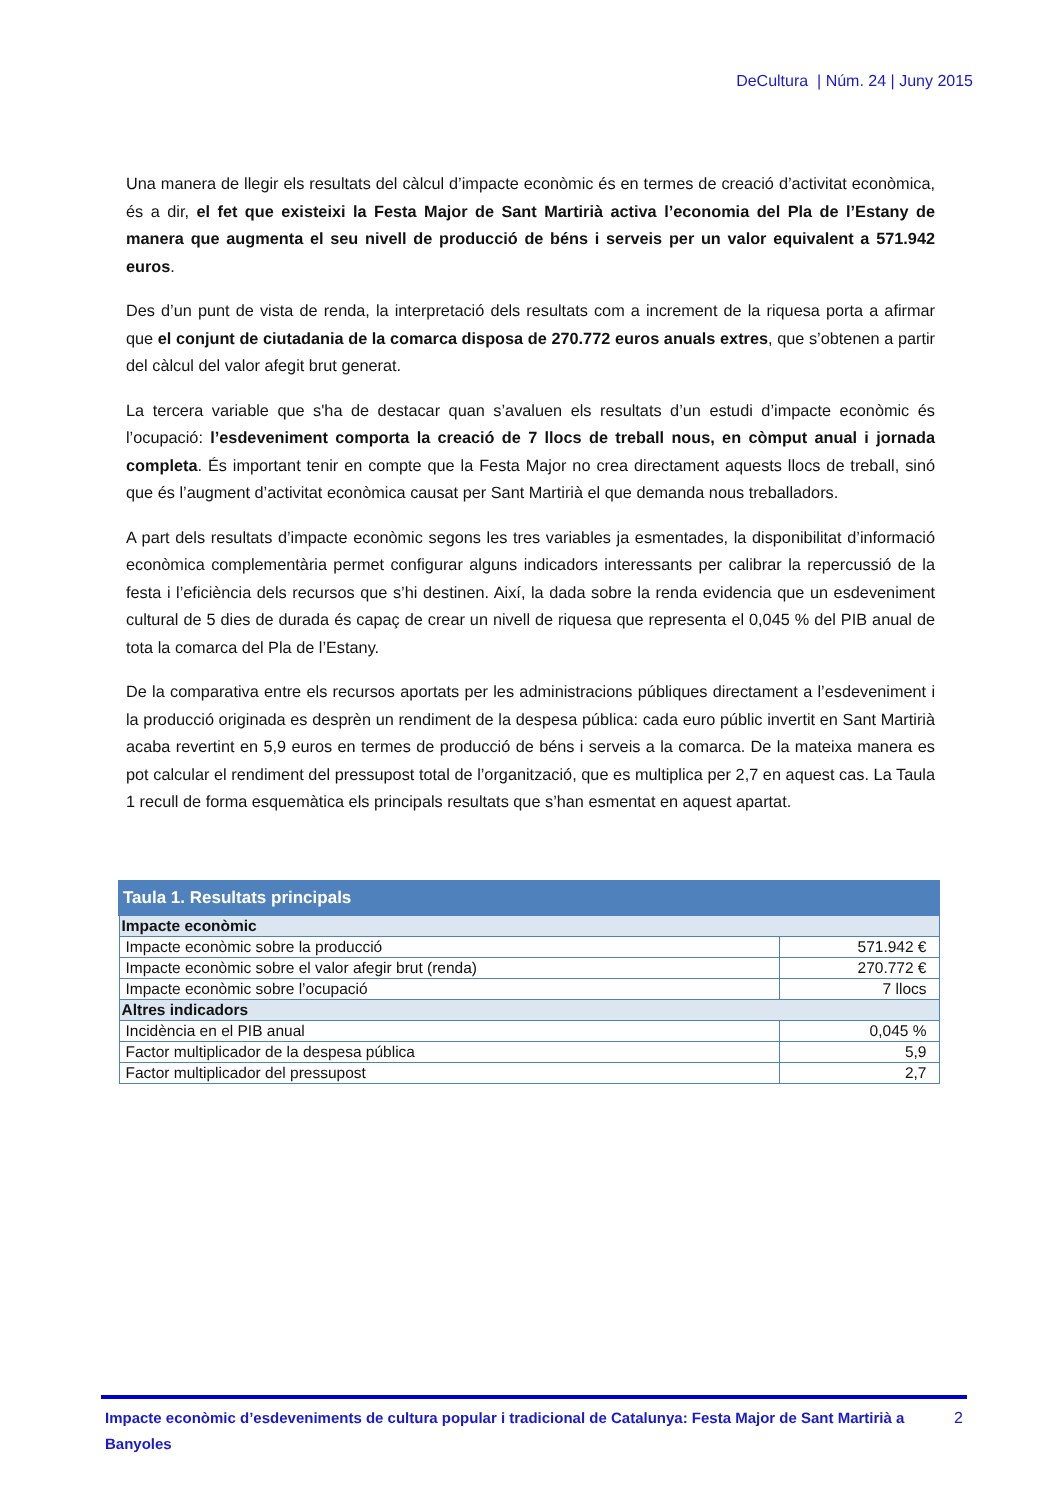DeCultura | Núm. 24 | Juny 2015
Una manera de llegir els resultats del càlcul d’impacte econòmic és en termes de creació d’activitat econòmica, és a dir, el fet que existeixi la Festa Major de Sant Martirià activa l’economia del Pla de l’Estany de manera que augmenta el seu nivell de producció de béns i serveis per un valor equivalent a 571.942 euros.
Des d’un punt de vista de renda, la interpretació dels resultats com a increment de la riquesa porta a afirmar que el conjunt de ciutadania de la comarca disposa de 270.772 euros anuals extres, que s’obtenen a partir del càlcul del valor afegit brut generat.
La tercera variable que s'ha de destacar quan s’avaluen els resultats d’un estudi d’impacte econòmic és l’ocupació: l’esdeveniment comporta la creació de 7 llocs de treball nous, en còmput anual i jornada completa. És important tenir en compte que la Festa Major no crea directament aquests llocs de treball, sinó que és l’augment d’activitat econòmica causat per Sant Martirià el que demanda nous treballadors.
A part dels resultats d’impacte econòmic segons les tres variables ja esmentades, la disponibilitat d’informació econòmica complementària permet configurar alguns indicadors interessants per calibrar la repercussió de la festa i l’eficiència dels recursos que s’hi destinen. Així, la dada sobre la renda evidencia que un esdeveniment cultural de 5 dies de durada és capaç de crear un nivell de riquesa que representa el 0,045 % del PIB anual de tota la comarca del Pla de l’Estany.
De la comparativa entre els recursos aportats per les administracions públiques directament a l’esdeveniment i la producció originada es desprèn un rendiment de la despesa pública: cada euro públic invertit en Sant Martirià acaba revertint en 5,9 euros en termes de producció de béns i serveis a la comarca. De la mateixa manera es pot calcular el rendiment del pressupost total de l’organització, que es multiplica per 2,7 en aquest cas. La Taula 1 recull de forma esquemàtica els principals resultats que s’han esmentat en aquest apartat.
| Taula 1. Resultats principals | |
| --- | --- |
| Impacte econòmic | |
| Impacte econòmic sobre la producció | 571.942 € |
| Impacte econòmic sobre el valor afegir brut (renda) | 270.772 € |
| Impacte econòmic sobre l’ocupació | 7 llocs |
| Altres indicadors | |
| Incidència en el PIB anual | 0,045 % |
| Factor multiplicador de la despesa pública | 5,9 |
| Factor multiplicador del pressupost | 2,7 |
Impacte econòmic d’esdeveniments de cultura popular i tradicional de Catalunya: Festa Major de Sant Martirià a Banyoles 2